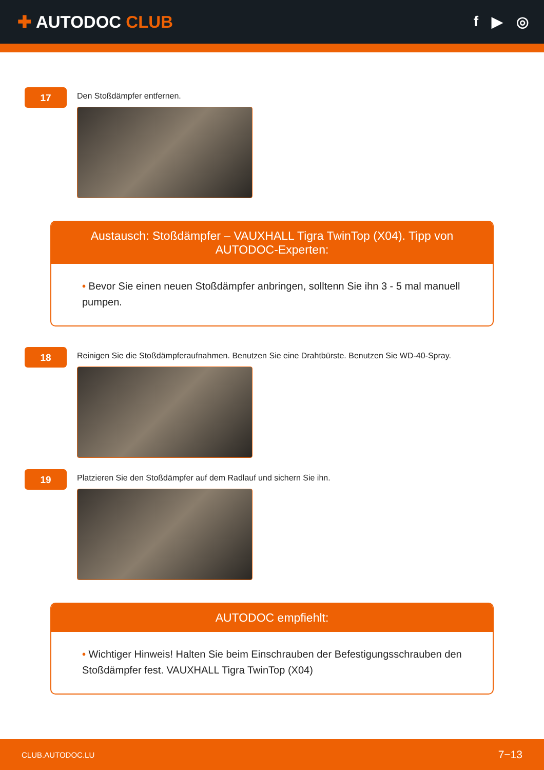✚ AUTODOC CLUB
f ▶ ◎
17
Den Stoßdämpfer entfernen.
Austausch: Stoßdämpfer – VAUXHALL Tigra TwinTop (X04). Tipp von AUTODOC-Experten:
• Bevor Sie einen neuen Stoßdämpfer anbringen, solltenn Sie ihn 3 - 5 mal manuell pumpen.
18
Reinigen Sie die Stoßdämpferaufnahmen. Benutzen Sie eine Drahtbürste. Benutzen Sie WD-40-Spray.
19
Platzieren Sie den Stoßdämpfer auf dem Radlauf und sichern Sie ihn.
AUTODOC empfiehlt:
• Wichtiger Hinweis! Halten Sie beim Einschrauben der Befestigungsschrauben den Stoßdämpfer fest. VAUXHALL Tigra TwinTop (X04)
CLUB.AUTODOC.LU 7−13